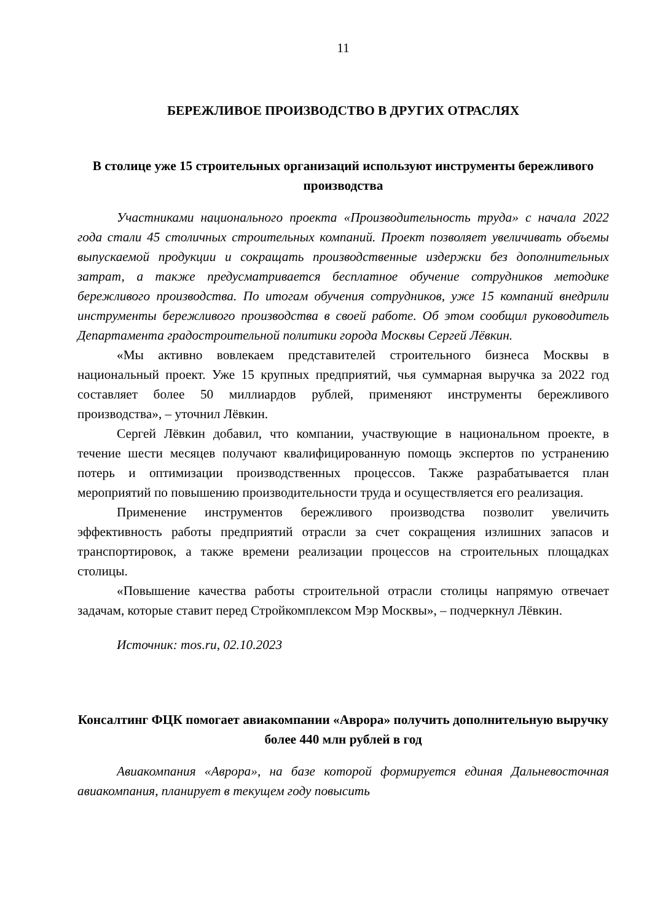11
БЕРЕЖЛИВОЕ ПРОИЗВОДСТВО В ДРУГИХ ОТРАСЛЯХ
В столице уже 15 строительных организаций используют инструменты бережливого производства
Участниками национального проекта «Производительность труда» с начала 2022 года стали 45 столичных строительных компаний. Проект позволяет увеличивать объемы выпускаемой продукции и сокращать производственные издержки без дополнительных затрат, а также предусматривается бесплатное обучение сотрудников методике бережливого производства. По итогам обучения сотрудников, уже 15 компаний внедрили инструменты бережливого производства в своей работе. Об этом сообщил руководитель Департамента градостроительной политики города Москвы Сергей Лёвкин.
«Мы активно вовлекаем представителей строительного бизнеса Москвы в национальный проект. Уже 15 крупных предприятий, чья суммарная выручка за 2022 год составляет более 50 миллиардов рублей, применяют инструменты бережливого производства», – уточнил Лёвкин.
Сергей Лёвкин добавил, что компании, участвующие в национальном проекте, в течение шести месяцев получают квалифицированную помощь экспертов по устранению потерь и оптимизации производственных процессов. Также разрабатывается план мероприятий по повышению производительности труда и осуществляется его реализация.
Применение инструментов бережливого производства позволит увеличить эффективность работы предприятий отрасли за счет сокращения излишних запасов и транспортировок, а также времени реализации процессов на строительных площадках столицы.
«Повышение качества работы строительной отрасли столицы напрямую отвечает задачам, которые ставит перед Стройкомплексом Мэр Москвы», – подчеркнул Лёвкин.
Источник: mos.ru, 02.10.2023
Консалтинг ФЦК помогает авиакомпании «Аврора» получить дополнительную выручку более 440 млн рублей в год
Авиакомпания «Аврора», на базе которой формируется единая Дальневосточная авиакомпания, планирует в текущем году повысить